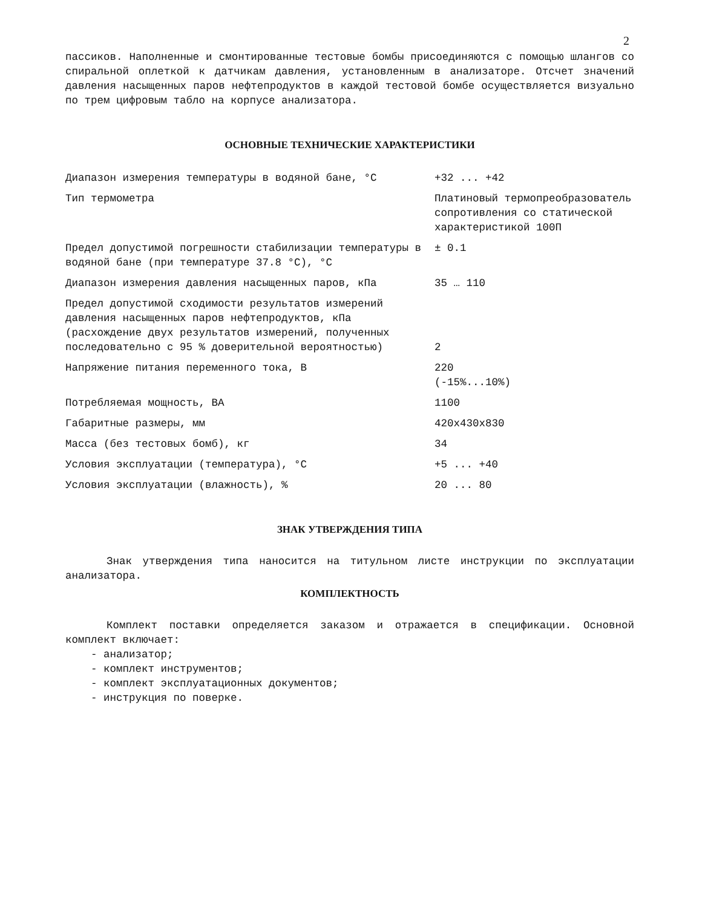2
пассиков. Наполненные и смонтированные тестовые бомбы присоединяются с помощью шлангов со спиральной оплеткой к датчикам давления, установленным в анализаторе. Отсчет значений давления насыщенных паров нефтепродуктов в каждой тестовой бомбе осуществляется визуально по трем цифровым табло на корпусе анализатора.
ОСНОВНЫЕ ТЕХНИЧЕСКИЕ ХАРАКТЕРИСТИКИ
| Диапазон измерения температуры в водяной бане, °С | +32 ... +42 |
| Тип термометра | Платиновый термопреобразователь сопротивления со статической характеристикой 100П |
| Предел допустимой погрешности стабилизации температуры в водяной бане (при температуре 37.8 °С), °С | ± 0.1 |
| Диапазон измерения давления насыщенных паров, кПа | 35 … 110 |
| Предел допустимой сходимости результатов измерений давления насыщенных паров нефтепродуктов, кПа (расхождение двух результатов измерений, полученных последовательно с 95 % доверительной вероятностью) | 2 |
| Напряжение питания переменного тока, В | 220 (-15%...10%) |
| Потребляемая мощность, ВА | 1100 |
| Габаритные размеры, мм | 420x430x830 |
| Масса (без тестовых бомб), кг | 34 |
| Условия эксплуатации (температура), °С | +5 ... +40 |
| Условия эксплуатации (влажность), % | 20 ... 80 |
ЗНАК УТВЕРЖДЕНИЯ ТИПА
Знак утверждения типа наносится на титульном листе инструкции по эксплуатации анализатора.
КОМПЛЕКТНОСТЬ
Комплект поставки определяется заказом и отражается в спецификации. Основной комплект включает:
- анализатор;
- комплект инструментов;
- комплект эксплуатационных документов;
- инструкция по поверке.